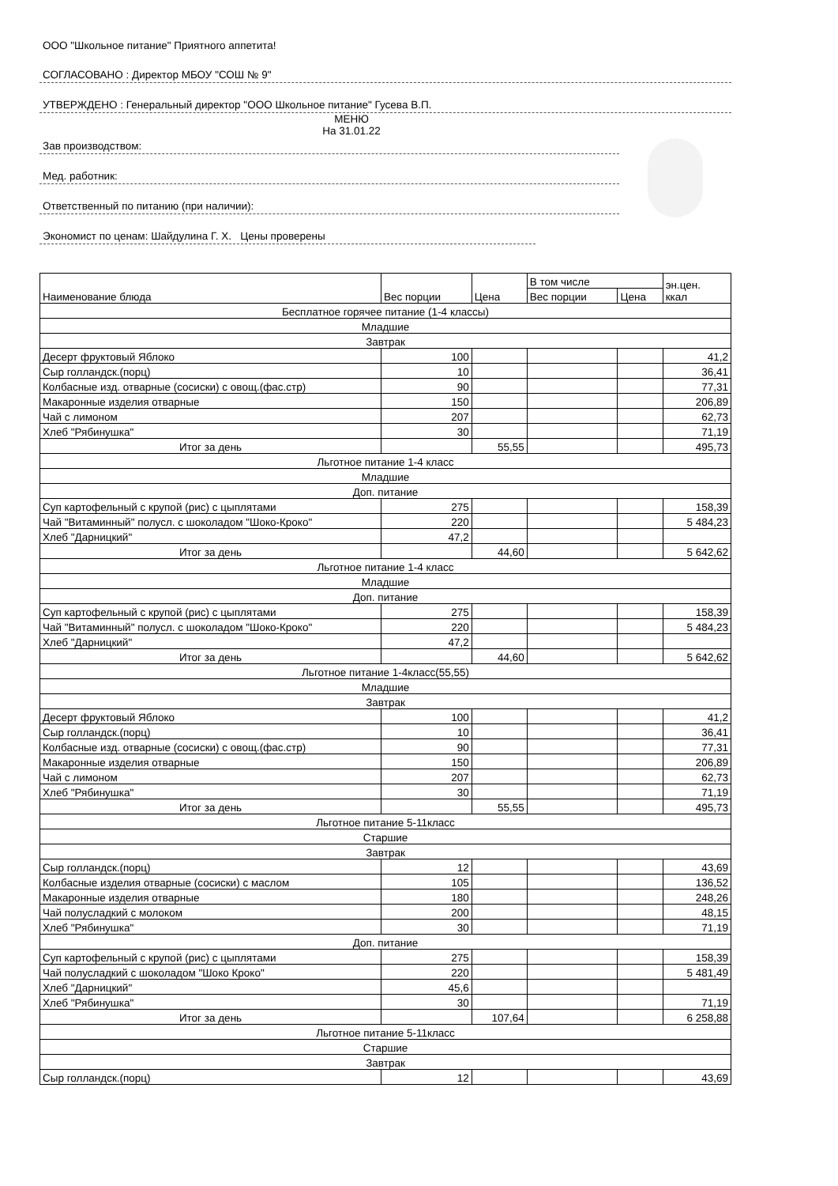ООО "Школьное питание" Приятного аппетита!
СОГЛАСОВАНО : Директор МБОУ "СОШ № 9"
УТВЕРЖДЕНО : Генеральный директор "ООО Школьное питание" Гусева В.П.
МЕНЮ
На 31.01.22
Зав производством:
Мед. работник:
Ответственный по питанию (при наличии):
Экономист по ценам: Шайдулина Г. Х. Цены проверены
| Наименование блюда | Вес порции | Цена | В том числе | | эн.цен. ккал |
| --- | --- | --- | --- | --- | --- |
| | | | Вес порции | Цена | |
| Бесплатное горячее питание (1-4 классы) | | | | | |
| Младшие | | | | | |
| Завтрак | | | | | |
| Десерт фруктовый Яблоко | 100 | | | | 41,2 |
| Сыр голландск.(порц) | 10 | | | | 36,41 |
| Колбасные изд. отварные (сосиски) с овощ.(фас.стр) | 90 | | | | 77,31 |
| Макаронные изделия отварные | 150 | | | | 206,89 |
| Чай с лимоном | 207 | | | | 62,73 |
| Хлеб "Рябинушка" | 30 | | | | 71,19 |
| Итог за день | | 55,55 | | | 495,73 |
| Льготное питание 1-4 класс | | | | | |
| Младшие | | | | | |
| Доп. питание | | | | | |
| Суп картофельный с крупой (рис) с цыплятами | 275 | | | | 158,39 |
| Чай "Витаминный" полусл. с шоколадом "Шоко-Кроко" | 220 | | | | 5 484,23 |
| Хлеб "Дарницкий" | 47,2 | | | | |
| Итог за день | | 44,60 | | | 5 642,62 |
| Льготное питание 1-4 класс | | | | | |
| Младшие | | | | | |
| Доп. питание | | | | | |
| Суп картофельный с крупой (рис) с цыплятами | 275 | | | | 158,39 |
| Чай "Витаминный" полусл. с шоколадом "Шоко-Кроко" | 220 | | | | 5 484,23 |
| Хлеб "Дарницкий" | 47,2 | | | | |
| Итог за день | | 44,60 | | | 5 642,62 |
| Льготное питание 1-4класс(55,55) | | | | | |
| Младшие | | | | | |
| Завтрак | | | | | |
| Десерт фруктовый Яблоко | 100 | | | | 41,2 |
| Сыр голландск.(порц) | 10 | | | | 36,41 |
| Колбасные изд. отварные (сосиски) с овощ.(фас.стр) | 90 | | | | 77,31 |
| Макаронные изделия отварные | 150 | | | | 206,89 |
| Чай с лимоном | 207 | | | | 62,73 |
| Хлеб "Рябинушка" | 30 | | | | 71,19 |
| Итог за день | | 55,55 | | | 495,73 |
| Льготное питание 5-11класс | | | | | |
| Старшие | | | | | |
| Завтрак | | | | | |
| Сыр голландск.(порц) | 12 | | | | 43,69 |
| Колбасные изделия отварные (сосиски) с маслом | 105 | | | | 136,52 |
| Макаронные изделия отварные | 180 | | | | 248,26 |
| Чай полусладкий с молоком | 200 | | | | 48,15 |
| Хлеб "Рябинушка" | 30 | | | | 71,19 |
| Доп. питание | | | | | |
| Суп картофельный с крупой (рис) с цыплятами | 275 | | | | 158,39 |
| Чай полусладкий с шоколадом "Шоко Кроко" | 220 | | | | 5 481,49 |
| Хлеб "Дарницкий" | 45,6 | | | | |
| Хлеб "Рябинушка" | 30 | | | | 71,19 |
| Итог за день | | 107,64 | | | 6 258,88 |
| Льготное питание 5-11класс | | | | | |
| Старшие | | | | | |
| Завтрак | | | | | |
| Сыр голландск.(порц) | 12 | | | | 43,69 |